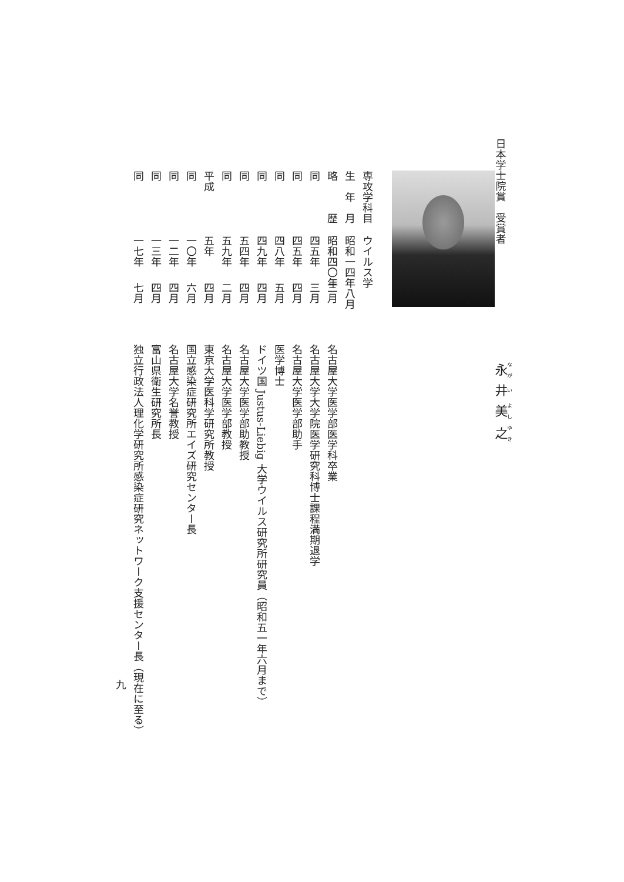日本学士院賞　受賞者永井美之
専攻学科目ウイルス学
生　年　月昭和一四年八月
略　　　歴 昭和四〇年 三月名古屋大学医学部医学科卒業
同四五年 三月名古屋大学大学院医学研究科博士課程満期退学
同四五年 四月名古屋大学医学部助手
同四八年 五月医学博士
同四九年 四月ドイツ国 Justus-Liebig 大学ウイルス研究所研究員（昭和五一年六月まで）
同五四年 四月名古屋大学医学部助教授
同五九年 二月名古屋大学医学部教授
平成 五年 四月東京大学医科学研究所教授
同一〇年 六月国立感染症研究所エイズ研究センター長
同一二年 四月名古屋大学名誉教授
同一三年 四月富山県衛生研究所長
同一七年 七月独立行政法人理化学研究所感染症研究ネットワーク支援センター長（現在に至る）
九